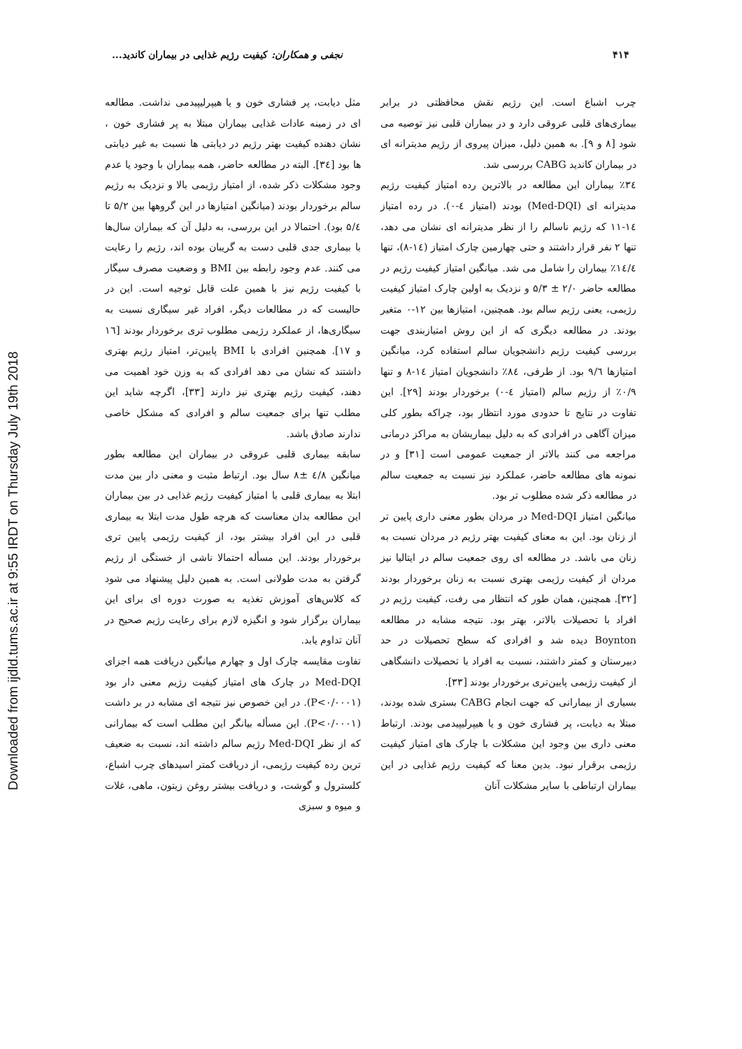Downloaded from ijdld.tums.ac.ir at 9:55 IRDT on Thursday July 19th 2018
۴۱۴ نجفی و همکاران: کیفیت رژیم غذایی در بیماران کاندید...
چرب اشباع است. این رژیم نقش محافظتی در برابر بیماری‌های قلبی عروقی دارد و در بیماران قلبی نیز توصیه می شود [۸ و ۹]. به همین دلیل، میزان پیروی از رژیم مدیترانه ای در بیماران کاندید CABG بررسی شد.
۳٤٪ بیماران این مطالعه در بالاترین رده امتیاز کیفیت رژیم مدیترانه ای (Med-DQI) بودند (امتیاز ٤-۰). در رده امتیاز ١٤-١١ که رژیم ناسالم را از نظر مدیترانه ای نشان می دهد، تنها ۲ نفر قرار داشتند و حتی چهارمین چارک امتیاز (١٤-٨)، تنها ١٤/٤٪ بیماران را شامل می شد. میانگین امتیاز کیفیت رژیم در مطالعه حاضر ۲/۰ ± ۵/۳ و نزدیک به اولین چارک امتیاز کیفیت رژیمی، یعنی رژیم سالم بود. همچنین، امتیازها بین ۱۲-۰ متغیر بودند. در مطالعه دیگری که از این روش امتیازبندی جهت بررسی کیفیت رژیم دانشجویان سالم استفاده کرد، میانگین امتیازها ۹/٦ بود. از طرفی، ۸٤٪ دانشجویان امتیاز ١٤-٨ و تنها ۰/۹٪ از رژیم سالم (امتیاز ٤-۰) برخوردار بودند [۲۹]. این تفاوت در نتایج تا حدودی مورد انتظار بود، چراکه بطور کلی میزان آگاهی در افرادی که به دلیل بیماریشان به مراکز درمانی مراجعه می کنند بالاتر از جمعیت عمومی است [۳۱] و در نمونه های مطالعه حاضر، عملکرد نیز نسبت به جمعیت سالم در مطالعه ذکر شده مطلوب تر بود.
میانگین امتیاز Med-DQI در مردان بطور معنی داری پایین تر از زنان بود. این به معنای کیفیت بهتر رژیم در مردان نسبت به زنان می باشد. در مطالعه ای روی جمعیت سالم در ایتالیا نیز مردان از کیفیت رژیمی بهتری نسبت به زنان برخوردار بودند [۳۲]. همچنین، همان طور که انتظار می رفت، کیفیت رژیم در افراد با تحصیلات بالاتر، بهتر بود. نتیجه مشابه در مطالعه Boynton دیده شد و افرادی که سطح تحصیلات در حد دبیرستان و کمتر داشتند، نسبت به افراد با تحصیلات دانشگاهی از کیفیت رژیمی پایین‌تری برخوردار بودند [۳۳].
بسیاری از بیمارانی که جهت انجام CABG بستری شده بودند، مبتلا به دیابت، پر فشاری خون و یا هیپرلیپیدمی بودند. ارتباط معنی داری بین وجود این مشکلات با چارک های امتیاز کیفیت رژیمی برقرار نبود. بدین معنا که کیفیت رژیم غذایی در این بیماران ارتباطی با سایر مشکلات آنان
مثل دیابت، پر فشاری خون و یا هیپرلیپیدمی نداشت. مطالعه ای در زمینه عادات غذایی بیماران مبتلا به پر فشاری خون ، نشان دهنده کیفیت بهتر رژیم در دیابتی ها نسبت به غیر دیابتی ها بود [۳٤]. البته در مطالعه حاضر، همه بیماران با وجود یا عدم وجود مشکلات ذکر شده، از امتیاز رژیمی بالا و نزدیک به رژیم سالم برخوردار بودند (میانگین امتیازها در این گروهها بین ۵/۲ تا ۵/٤ بود). احتمالا در این بررسی، به دلیل آن که بیماران سال‌ها با بیماری جدی قلبی دست به گریبان بوده اند، رژیم را رعایت می کنند. عدم وجود رابطه بین BMI و وضعیت مصرف سیگار با کیفیت رژیم نیز با همین علت قابل توجیه است. این در حالیست که در مطالعات دیگر، افراد غیر سیگاری نسبت به سیگاری‌ها، از عملکرد رژیمی مطلوب تری برخوردار بودند [١٦ و ١٧]. همچنین افرادی با BMI پایین‌تر، امتیاز رژیم بهتری داشتند که نشان می دهد افرادی که به وزن خود اهمیت می دهند، کیفیت رژیم بهتری نیز دارند [۳۳]، اگرچه شاید این مطلب تنها برای جمعیت سالم و افرادی که مشکل خاصی ندارند صادق باشد.
سابقه بیماری قلبی عروقی در بیماران این مطالعه بطور میانگین ٤/۸ ±۸ سال بود. ارتباط مثبت و معنی دار بین مدت ابتلا به بیماری قلبی با امتیاز کیفیت رژیم غذایی در بین بیماران این مطالعه بدان معناست که هرچه طول مدت ابتلا به بیماری قلبی در این افراد بیشتر بود، از کیفیت رژیمی پایین تری برخوردار بودند. این مسأله احتمالا ناشی از خستگی از رژیم گرفتن به مدت طولانی است. به همین دلیل پیشنهاد می شود که کلاس‌های آموزش تغذیه به صورت دوره ای برای این بیماران برگزار شود و انگیزه لازم برای رعایت رژیم صحیح در آنان تداوم یابد.
تفاوت مقایسه چارک اول و چهارم میانگین دریافت همه اجزای Med-DQI در چارک های امتیاز کیفیت رژیم معنی دار بود (P<۰/۰۰۰۱). در این خصوص نیز نتیجه ای مشابه در بر داشت (P<۰/۰۰۰۱). این مسأله بیانگر این مطلب است که بیمارانی که از نظر Med-DQI رژیم سالم داشته اند، نسبت به ضعیف ترین رده کیفیت رژیمی، از دریافت کمتر اسیدهای چرب اشباع، کلسترول و گوشت، و دریافت بیشتر روغن زیتون، ماهی، غلات و میوه و سبزی